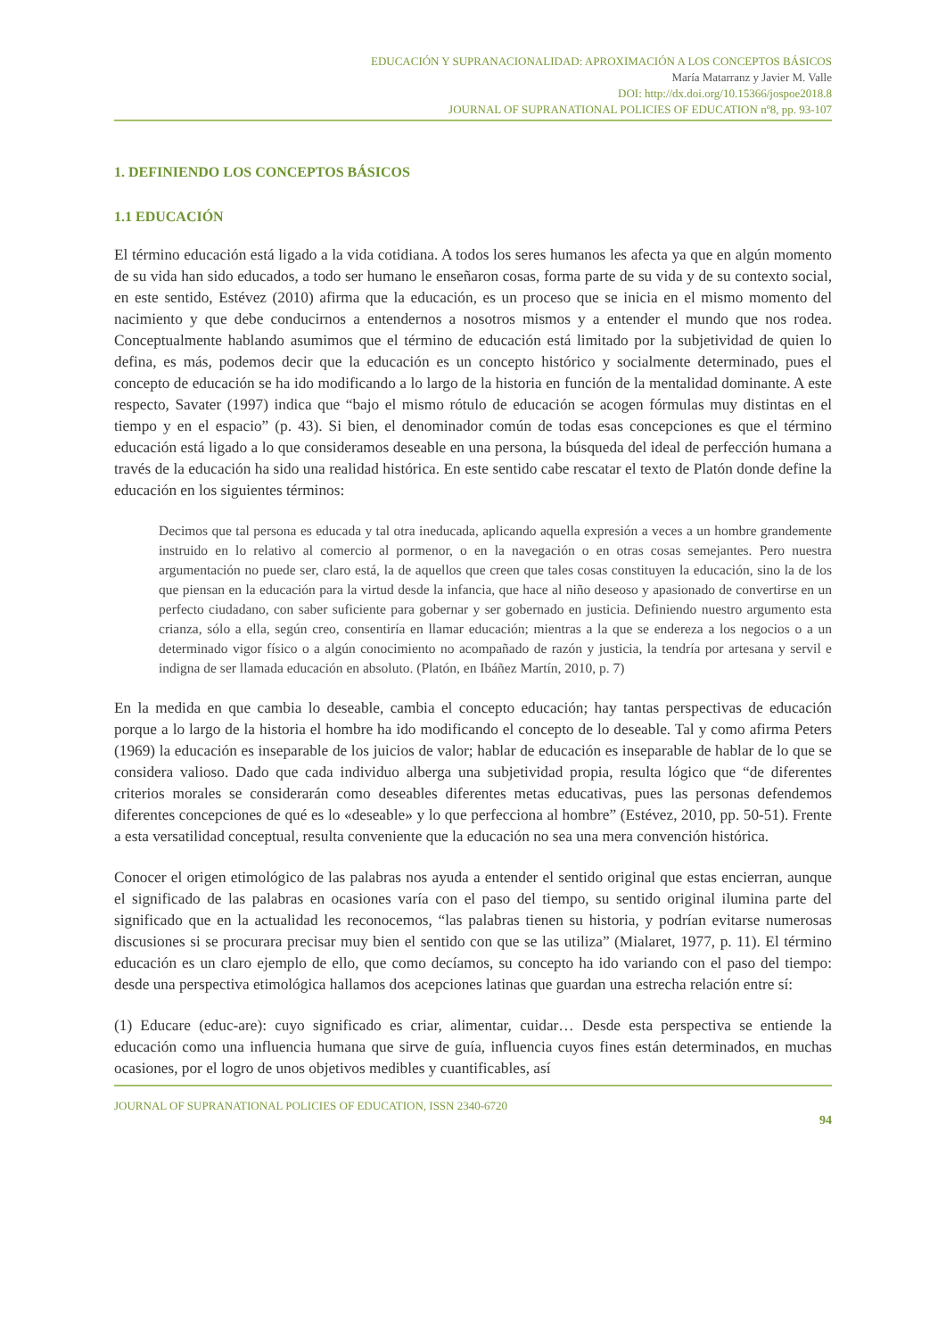EDUCACIÓN Y SUPRANACIONALIDAD: APROXIMACIÓN A LOS CONCEPTOS BÁSICOS
María Matarranz y Javier M. Valle
DOI: http://dx.doi.org/10.15366/jospoe2018.8
JOURNAL OF SUPRANATIONAL POLICIES OF EDUCATION nº8, pp. 93-107
1. DEFINIENDO LOS CONCEPTOS BÁSICOS
1.1 EDUCACIÓN
El término educación está ligado a la vida cotidiana. A todos los seres humanos les afecta ya que en algún momento de su vida han sido educados, a todo ser humano le enseñaron cosas, forma parte de su vida y de su contexto social, en este sentido, Estévez (2010) afirma que la educación, es un proceso que se inicia en el mismo momento del nacimiento y que debe conducirnos a entendernos a nosotros mismos y a entender el mundo que nos rodea. Conceptualmente hablando asumimos que el término de educación está limitado por la subjetividad de quien lo defina, es más, podemos decir que la educación es un concepto histórico y socialmente determinado, pues el concepto de educación se ha ido modificando a lo largo de la historia en función de la mentalidad dominante. A este respecto, Savater (1997) indica que “bajo el mismo rótulo de educación se acogen fórmulas muy distintas en el tiempo y en el espacio” (p. 43). Si bien, el denominador común de todas esas concepciones es que el término educación está ligado a lo que consideramos deseable en una persona, la búsqueda del ideal de perfección humana a través de la educación ha sido una realidad histórica. En este sentido cabe rescatar el texto de Platón donde define la educación en los siguientes términos:
Decimos que tal persona es educada y tal otra ineducada, aplicando aquella expresión a veces a un hombre grandemente instruido en lo relativo al comercio al pormenor, o en la navegación o en otras cosas semejantes. Pero nuestra argumentación no puede ser, claro está, la de aquellos que creen que tales cosas constituyen la educación, sino la de los que piensan en la educación para la virtud desde la infancia, que hace al niño deseoso y apasionado de convertirse en un perfecto ciudadano, con saber suficiente para gobernar y ser gobernado en justicia. Definiendo nuestro argumento esta crianza, sólo a ella, según creo, consentiría en llamar educación; mientras a la que se endereza a los negocios o a un determinado vigor físico o a algún conocimiento no acompañado de razón y justicia, la tendría por artesana y servil e indigna de ser llamada educación en absoluto. (Platón, en Ibáñez Martín, 2010, p. 7)
En la medida en que cambia lo deseable, cambia el concepto educación; hay tantas perspectivas de educación porque a lo largo de la historia el hombre ha ido modificando el concepto de lo deseable. Tal y como afirma Peters (1969) la educación es inseparable de los juicios de valor; hablar de educación es inseparable de hablar de lo que se considera valioso. Dado que cada individuo alberga una subjetividad propia, resulta lógico que “de diferentes criterios morales se considerarán como deseables diferentes metas educativas, pues las personas defendemos diferentes concepciones de qué es lo «deseable» y lo que perfecciona al hombre” (Estévez, 2010, pp. 50-51). Frente a esta versatilidad conceptual, resulta conveniente que la educación no sea una mera convención histórica.
Conocer el origen etimológico de las palabras nos ayuda a entender el sentido original que estas encierran, aunque el significado de las palabras en ocasiones varía con el paso del tiempo, su sentido original ilumina parte del significado que en la actualidad les reconocemos, “las palabras tienen su historia, y podrían evitarse numerosas discusiones si se procurara precisar muy bien el sentido con que se las utiliza” (Mialaret, 1977, p. 11). El término educación es un claro ejemplo de ello, que como decíamos, su concepto ha ido variando con el paso del tiempo: desde una perspectiva etimológica hallamos dos acepciones latinas que guardan una estrecha relación entre sí:
(1) Educare (educ-are): cuyo significado es criar, alimentar, cuidar… Desde esta perspectiva se entiende la educación como una influencia humana que sirve de guía, influencia cuyos fines están determinados, en muchas ocasiones, por el logro de unos objetivos medibles y cuantificables, así
JOURNAL OF SUPRANATIONAL POLICIES OF EDUCATION, ISSN 2340-6720
94